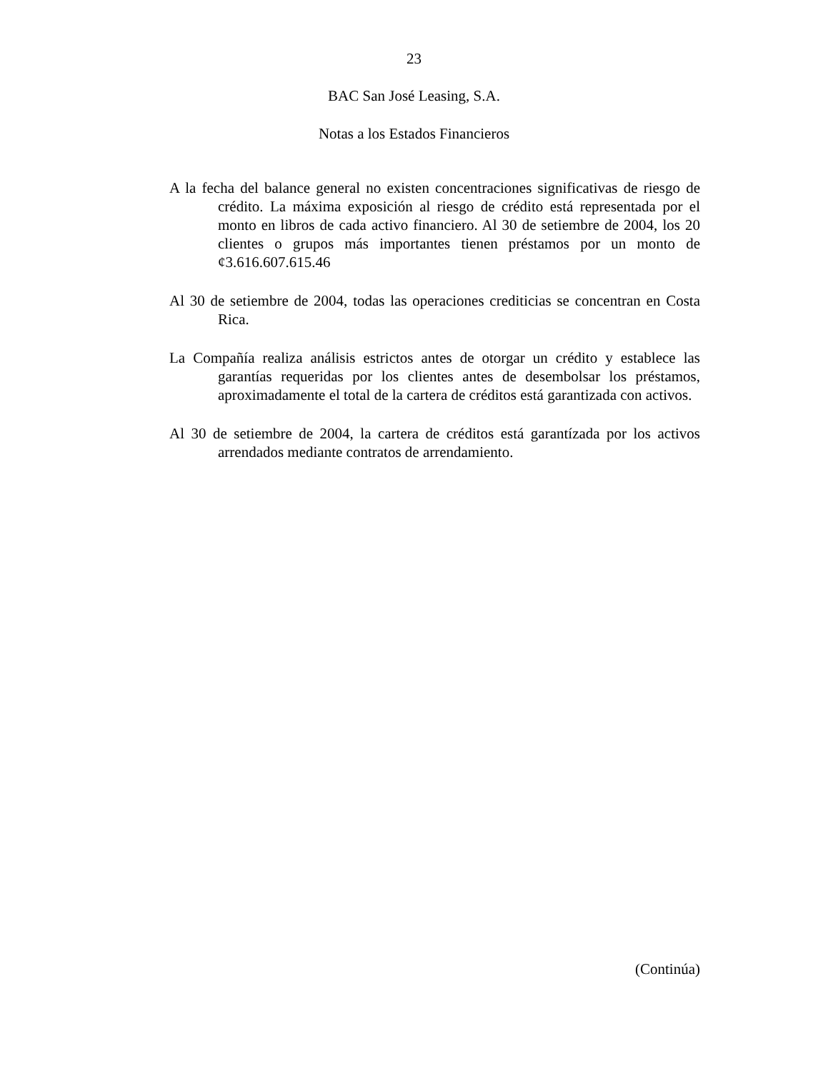23
BAC San José Leasing, S.A.
Notas a los Estados Financieros
A la fecha del balance general no existen concentraciones significativas de riesgo de crédito. La máxima exposición al riesgo de crédito está representada por el monto en libros de cada activo financiero. Al 30 de setiembre de 2004, los 20 clientes o grupos más importantes tienen préstamos por un monto de ¢3.616.607.615.46
Al 30 de setiembre de 2004, todas las operaciones crediticias se concentran en Costa Rica.
La Compañía realiza análisis estrictos antes de otorgar un crédito y establece las garantías requeridas por los clientes antes de desembolsar los préstamos, aproximadamente el total de la cartera de créditos está garantizada con activos.
Al 30 de setiembre de 2004, la cartera de créditos está garantízada por los activos arrendados mediante contratos de arrendamiento.
(Continúa)